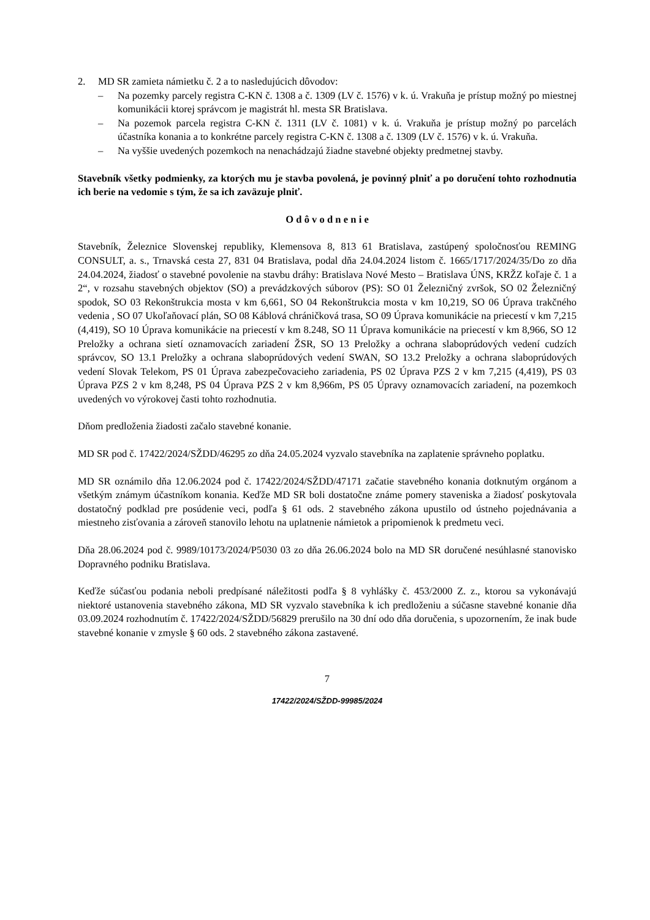2. MD SR zamieta námietku č. 2 a to nasledujúcich dôvodov:
– Na pozemky parcely registra C-KN č. 1308 a č. 1309 (LV č. 1576) v k. ú. Vrakuňa je prístup možný po miestnej komunikácii ktorej správcom je magistrát hl. mesta SR Bratislava.
– Na pozemok parcela registra C-KN č. 1311 (LV č. 1081) v k. ú. Vrakuňa je prístup možný po parcelách účastníka konania a to konkrétne parcely registra C-KN č. 1308 a č. 1309 (LV č. 1576) v k. ú. Vrakuňa.
– Na vyššie uvedených pozemkoch na nenachádzajú žiadne stavebné objekty predmetnej stavby.
Stavebník všetky podmienky, za ktorých mu je stavba povolená, je povinný plniť a po doručení tohto rozhodnutia ich berie na vedomie s tým, že sa ich zaväzuje plniť.
O d ô v o d n e n i e
Stavebník, Železnice Slovenskej republiky, Klemensova 8, 813 61 Bratislava, zastúpený spoločnosťou REMING CONSULT, a. s., Trnavská cesta 27, 831 04 Bratislava, podal dňa 24.04.2024 listom č. 1665/1717/2024/35/Do zo dňa 24.04.2024, žiadosť o stavebné povolenie na stavbu dráhy: Bratislava Nové Mesto – Bratislava ÚNS, KRŽZ koľaje č. 1 a 2“, v rozsahu stavebných objektov (SO) a prevádzkových súborov (PS): SO 01 Železničný zvršok, SO 02 Železničný spodok, SO 03 Rekonštrukcia mosta v km 6,661, SO 04 Rekonštrukcia mosta v km 10,219, SO 06 Úprava trakčného vedenia , SO 07 Ukoľaňovací plán, SO 08 Káblová chráničková trasa, SO 09 Úprava komunikácie na priecestí v km 7,215 (4,419), SO 10 Úprava komunikácie na priecestí v km 8.248, SO 11 Úprava komunikácie na priecestí v km 8,966, SO 12 Preložky a ochrana sietí oznamovacích zariadení ŽSR, SO 13 Preložky a ochrana slaboprúdových vedení cudzích správcov, SO 13.1 Preložky a ochrana slaboprúdových vedení SWAN, SO 13.2 Preložky a ochrana slaboprúdových vedení Slovak Telekom, PS 01 Úprava zabezpečovacieho zariadenia, PS 02 Úprava PZS 2 v km 7,215 (4,419), PS 03 Úprava PZS 2 v km 8,248, PS 04 Úprava PZS 2 v km 8,966m, PS 05 Úpravy oznamovacích zariadení, na pozemkoch uvedených vo výrokovej časti tohto rozhodnutia.
Dňom predloženia žiadosti začalo stavebné konanie.
MD SR pod č. 17422/2024/SŽDD/46295 zo dňa 24.05.2024 vyzvalo stavebníka na zaplatenie správneho poplatku.
MD SR oznámilo dňa 12.06.2024 pod č. 17422/2024/SŽDD/47171 začatie stavebného konania dotknutým orgánom a všetkým známym účastníkom konania. Keďže MD SR boli dostatočne známe pomery staveniska a žiadosť poskytovala dostatočný podklad pre posúdenie veci, podľa § 61 ods. 2 stavebného zákona upustilo od ústneho pojednávania a miestneho zisťovania a zároveň stanovilo lehotu na uplatnenie námietok a pripomienok k predmetu veci.
Dňa 28.06.2024 pod č. 9989/10173/2024/P5030 03 zo dňa 26.06.2024 bolo na MD SR doručené nesúhlasné stanovisko Dopravného podniku Bratislava.
Keďže súčasťou podania neboli predpísané náležitosti podľa § 8 vyhlášky č. 453/2000 Z. z., ktorou sa vykonávajú niektoré ustanovenia stavebného zákona, MD SR vyzvalo stavebníka k ich predloženiu a súčasne stavebné konanie dňa 03.09.2024 rozhodnutím č. 17422/2024/SŽDD/56829 prerušilo na 30 dní odo dňa doručenia, s upozornením, že inak bude stavebné konanie v zmysle § 60 ods. 2 stavebného zákona zastavené.
7
17422/2024/SŽDD-99985/2024